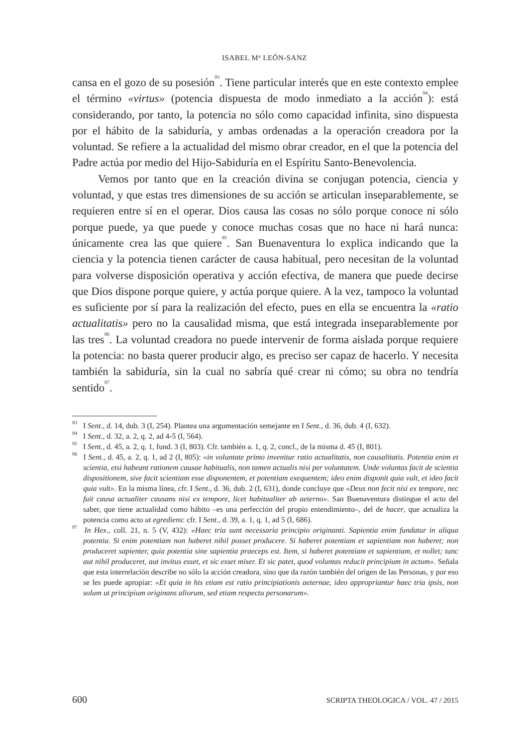ISABEL M<sup>a</sup> LEÓN-SANZ
cansa en el gozo de su posesión<sup>93</sup>. Tiene particular interés que en este contexto emplee el término «virtus» (potencia dispuesta de modo inmediato a la acción<sup>94</sup>): está considerando, por tanto, la potencia no sólo como capacidad infinita, sino dispuesta por el hábito de la sabiduría, y ambas ordenadas a la operación creadora por la voluntad. Se refiere a la actualidad del mismo obrar creador, en el que la potencia del Padre actúa por medio del Hijo-Sabiduría en el Espíritu Santo-Benevolencia.
Vemos por tanto que en la creación divina se conjugan potencia, ciencia y voluntad, y que estas tres dimensiones de su acción se articulan inseparablemente, se requieren entre sí en el operar. Dios causa las cosas no sólo porque conoce ni sólo porque puede, ya que puede y conoce muchas cosas que no hace ni hará nunca: únicamente crea las que quiere<sup>95</sup>. San Buenaventura lo explica indicando que la ciencia y la potencia tienen carácter de causa habitual, pero necesitan de la voluntad para volverse disposición operativa y acción efectiva, de manera que puede decirse que Dios dispone porque quiere, y actúa porque quiere. A la vez, tampoco la voluntad es suficiente por sí para la realización del efecto, pues en ella se encuentra la «ratio actualitatis» pero no la causalidad misma, que está integrada inseparablemente por las tres<sup>96</sup>. La voluntad creadora no puede intervenir de forma aislada porque requiere la potencia: no basta querer producir algo, es preciso ser capaz de hacerlo. Y necesita también la sabiduría, sin la cual no sabría qué crear ni cómo; su obra no tendría sentido<sup>97</sup>.
<sup>93</sup> I Sent., d. 14, dub. 3 (I, 254). Plantea una argumentación semejante en I Sent., d. 36, dub. 4 (I, 632).
<sup>94</sup> I Sent., d. 32, a. 2, q. 2, ad 4-5 (I, 564).
<sup>95</sup> I Sent., d. 45, a. 2, q. 1, fund. 3 (I, 803). Cfr. también a. 1, q. 2, concl., de la misma d. 45 (I, 801).
<sup>96</sup> I Sent., d. 45, a. 2, q. 1, ad 2 (I, 805): «in voluntate primo invenitur ratio actualitatis, non causalitatis. Potentia enim et scientia, etsi habeant rationem causae habitualis, non tamen actualis nisi per voluntatem. Unde voluntas facit de scientia dispositionem, sive facit scientiam esse disponentem, et potentiam exequentem; ideo enim disponit quia vult, et ideo facit quia vult». En la misma línea, cfr. I Sent., d. 36, dub. 2 (I, 631), donde concluye que «Deus non fecit nisi ex tempore, nec fuit causa actualiter causans nisi ex tempore, licet habitualiter ab aeterno». San Buenaventura distingue el acto del saber, que tiene actualidad como hábito –es una perfección del propio entendimiento–, del de hacer, que actualiza la potencia como acto ut egrediens: cfr. I Sent., d. 39, a. 1, q. 1, ad 5 (I, 686).
<sup>97</sup> In Hex., coll. 21, n. 5 (V, 432): «Haec tria sunt necessaria principio originanti. Sapientia enim fundatur in aliqua potentia. Si enim potentiam non haberet nihil posset producere. Si haberet potentiam et sapientiam non haberet; non produceret sapienter, quia potentia sine sapientia praeceps est. Item, si haberet potentiam et sapientiam, et nollet; tunc aut nihil produceret, aut invitus esset, et sic esset miser. Et sic patet, quod voluntas reducit principium in actum». Señala que esta interrelación describe no sólo la acción creadora, sino que da razón también del origen de las Personas, y por eso se les puede apropiar: «Et quia in his etiam est ratio principiationis aeternae, ideo appropriantur haec tria ipsis, non solum ut principium originans aliorum, sed etiam respectu personarum».
600 SCRIPTA THEOLOGICA / VOL. 47 / 2015